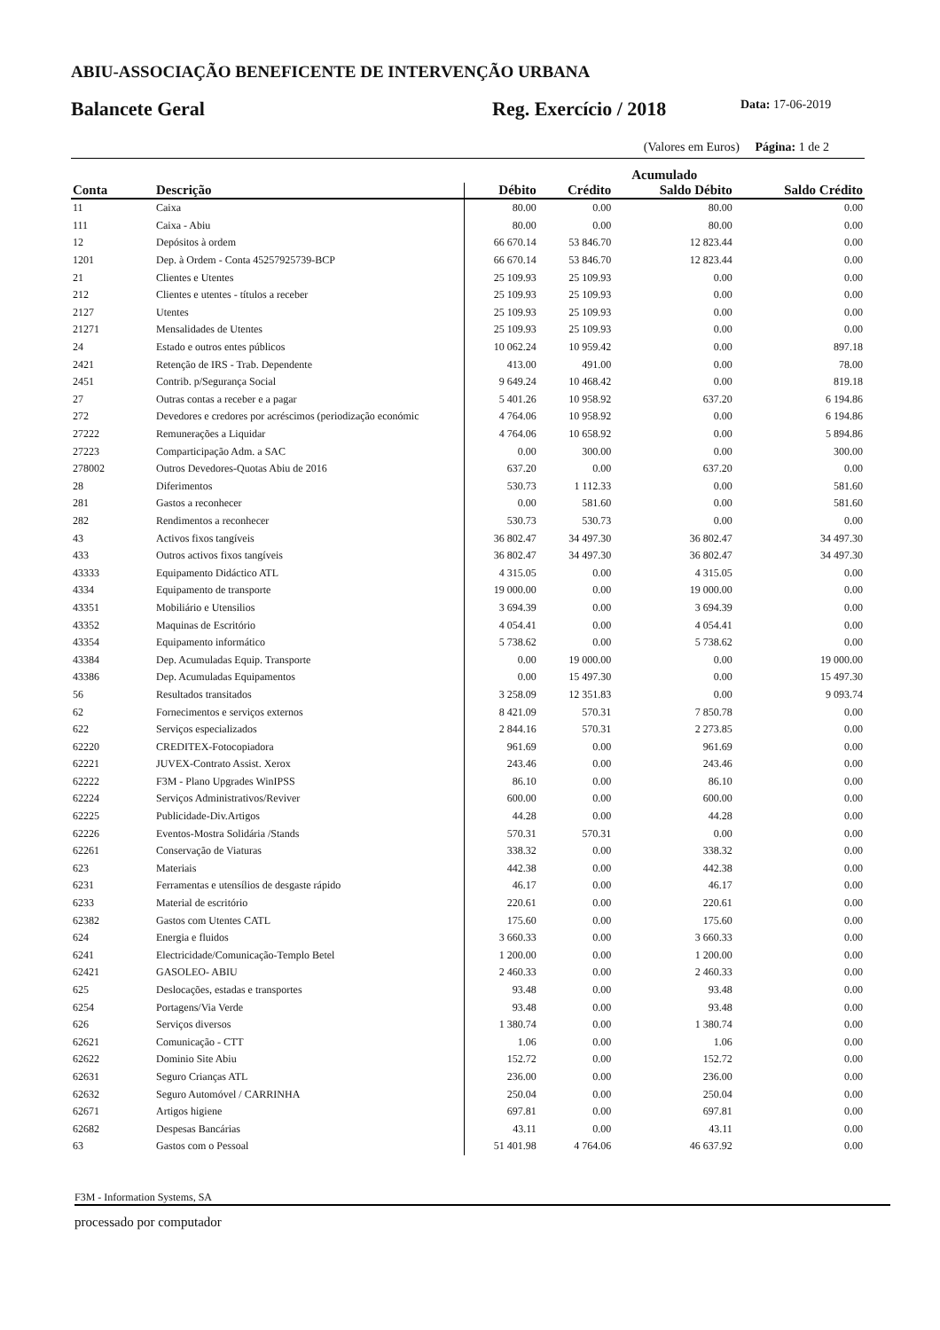ABIU-ASSOCIAÇÃO BENEFICENTE DE INTERVENÇÃO URBANA
Balancete Geral
Reg. Exercício / 2018
Data: 17-06-2019
(Valores em Euros) Página: 1 de 2
| | | Acumulado | | | |
| --- | --- | --- | --- | --- | --- |
| Conta | Descrição | Débito | Crédito | Saldo Débito | Saldo Crédito |
| 11 | Caixa | 80.00 | 0.00 | 80.00 | 0.00 |
| 111 | Caixa - Abiu | 80.00 | 0.00 | 80.00 | 0.00 |
| 12 | Depósitos à ordem | 66 670.14 | 53 846.70 | 12 823.44 | 0.00 |
| 1201 | Dep. à Ordem - Conta 45257925739-BCP | 66 670.14 | 53 846.70 | 12 823.44 | 0.00 |
| 21 | Clientes e Utentes | 25 109.93 | 25 109.93 | 0.00 | 0.00 |
| 212 | Clientes e utentes - títulos a receber | 25 109.93 | 25 109.93 | 0.00 | 0.00 |
| 2127 | Utentes | 25 109.93 | 25 109.93 | 0.00 | 0.00 |
| 21271 | Mensalidades de Utentes | 25 109.93 | 25 109.93 | 0.00 | 0.00 |
| 24 | Estado e outros entes públicos | 10 062.24 | 10 959.42 | 0.00 | 897.18 |
| 2421 | Retenção de IRS - Trab. Dependente | 413.00 | 491.00 | 0.00 | 78.00 |
| 2451 | Contrib. p/Segurança Social | 9 649.24 | 10 468.42 | 0.00 | 819.18 |
| 27 | Outras contas a receber e a pagar | 5 401.26 | 10 958.92 | 637.20 | 6 194.86 |
| 272 | Devedores e credores por acréscimos (periodização económic | 4 764.06 | 10 958.92 | 0.00 | 6 194.86 |
| 27222 | Remunerações a Liquidar | 4 764.06 | 10 658.92 | 0.00 | 5 894.86 |
| 27223 | Comparticipação Adm. a SAC | 0.00 | 300.00 | 0.00 | 300.00 |
| 278002 | Outros Devedores-Quotas Abiu de 2016 | 637.20 | 0.00 | 637.20 | 0.00 |
| 28 | Diferimentos | 530.73 | 1 112.33 | 0.00 | 581.60 |
| 281 | Gastos a reconhecer | 0.00 | 581.60 | 0.00 | 581.60 |
| 282 | Rendimentos a reconhecer | 530.73 | 530.73 | 0.00 | 0.00 |
| 43 | Activos fixos tangíveis | 36 802.47 | 34 497.30 | 36 802.47 | 34 497.30 |
| 433 | Outros activos fixos tangíveis | 36 802.47 | 34 497.30 | 36 802.47 | 34 497.30 |
| 43333 | Equipamento Didáctico ATL | 4 315.05 | 0.00 | 4 315.05 | 0.00 |
| 4334 | Equipamento de transporte | 19 000.00 | 0.00 | 19 000.00 | 0.00 |
| 43351 | Mobiliário e Utensilios | 3 694.39 | 0.00 | 3 694.39 | 0.00 |
| 43352 | Maquinas de Escritório | 4 054.41 | 0.00 | 4 054.41 | 0.00 |
| 43354 | Equipamento informático | 5 738.62 | 0.00 | 5 738.62 | 0.00 |
| 43384 | Dep. Acumuladas Equip. Transporte | 0.00 | 19 000.00 | 0.00 | 19 000.00 |
| 43386 | Dep. Acumuladas Equipamentos | 0.00 | 15 497.30 | 0.00 | 15 497.30 |
| 56 | Resultados transitados | 3 258.09 | 12 351.83 | 0.00 | 9 093.74 |
| 62 | Fornecimentos e serviços externos | 8 421.09 | 570.31 | 7 850.78 | 0.00 |
| 622 | Serviços especializados | 2 844.16 | 570.31 | 2 273.85 | 0.00 |
| 62220 | CREDITEX-Fotocopiadora | 961.69 | 0.00 | 961.69 | 0.00 |
| 62221 | JUVEX-Contrato Assist. Xerox | 243.46 | 0.00 | 243.46 | 0.00 |
| 62222 | F3M - Plano Upgrades WinIPSS | 86.10 | 0.00 | 86.10 | 0.00 |
| 62224 | Serviços Administrativos/Reviver | 600.00 | 0.00 | 600.00 | 0.00 |
| 62225 | Publicidade-Div.Artigos | 44.28 | 0.00 | 44.28 | 0.00 |
| 62226 | Eventos-Mostra Solidária /Stands | 570.31 | 570.31 | 0.00 | 0.00 |
| 62261 | Conservação de Viaturas | 338.32 | 0.00 | 338.32 | 0.00 |
| 623 | Materiais | 442.38 | 0.00 | 442.38 | 0.00 |
| 6231 | Ferramentas e utensílios de desgaste rápido | 46.17 | 0.00 | 46.17 | 0.00 |
| 6233 | Material de escritório | 220.61 | 0.00 | 220.61 | 0.00 |
| 62382 | Gastos com Utentes CATL | 175.60 | 0.00 | 175.60 | 0.00 |
| 624 | Energia e fluidos | 3 660.33 | 0.00 | 3 660.33 | 0.00 |
| 6241 | Electricidade/Comunicação-Templo Betel | 1 200.00 | 0.00 | 1 200.00 | 0.00 |
| 62421 | GASOLEO- ABIU | 2 460.33 | 0.00 | 2 460.33 | 0.00 |
| 625 | Deslocações, estadas e transportes | 93.48 | 0.00 | 93.48 | 0.00 |
| 6254 | Portagens/Via Verde | 93.48 | 0.00 | 93.48 | 0.00 |
| 626 | Serviços diversos | 1 380.74 | 0.00 | 1 380.74 | 0.00 |
| 62621 | Comunicação - CTT | 1.06 | 0.00 | 1.06 | 0.00 |
| 62622 | Dominio Site Abiu | 152.72 | 0.00 | 152.72 | 0.00 |
| 62631 | Seguro Crianças ATL | 236.00 | 0.00 | 236.00 | 0.00 |
| 62632 | Seguro Automóvel / CARRINHA | 250.04 | 0.00 | 250.04 | 0.00 |
| 62671 | Artigos higiene | 697.81 | 0.00 | 697.81 | 0.00 |
| 62682 | Despesas Bancárias | 43.11 | 0.00 | 43.11 | 0.00 |
| 63 | Gastos com o Pessoal | 51 401.98 | 4 764.06 | 46 637.92 | 0.00 |
F3M - Information Systems, SA
processado por computador